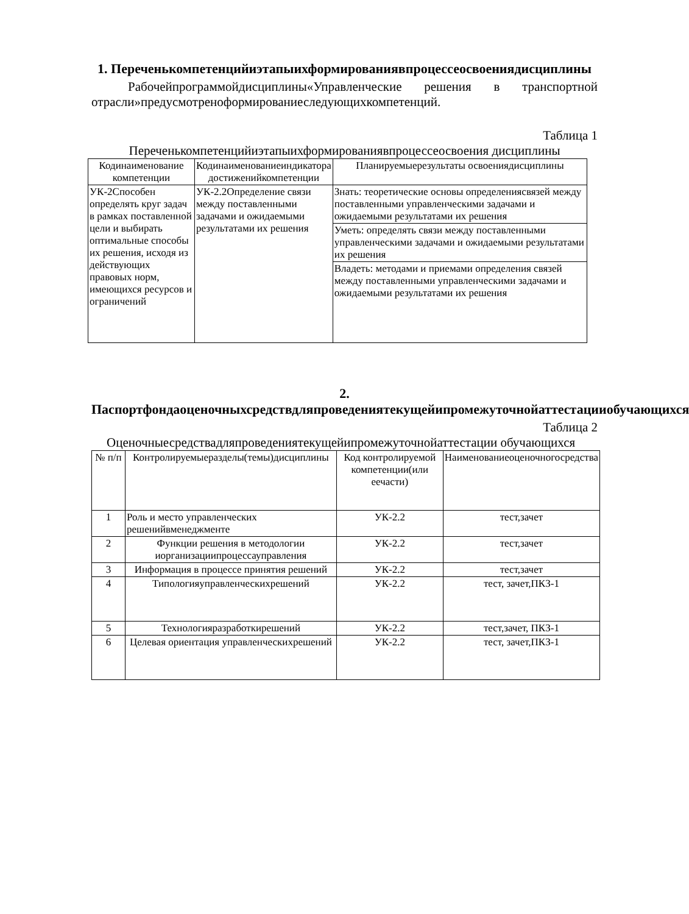1. Переченькомпетенцийиэтапыихформированиявпроцессеосвоениядисциплины
Рабочейпрограммойдисциплины«Управленческие решения в транспортной отрасли»предусмотреноформированиеследующихкомпетенций.
Таблица 1
Переченькомпетенцийиэтапыихформированиявпроцессеосвоения дисциплины
| Кодинаименование компетенции | Кодинаименованиеиндикатора достиженийкомпетенции | Планируемыерезультаты освоениядисциплины |
| --- | --- | --- |
| УК-2Способен определять круг задач в рамках поставленной цели и выбирать оптимальные способы их решения, исходя из действующих правовых норм, имеющихся ресурсов и ограничений | УК-2.2Определение связи между поставленными задачами и ожидаемыми результатами их решения | Знать: теоретические основы определениясвязей между поставленными управленческими задачами и ожидаемыми результатами их решения |
| | | Уметь: определять связи между поставленными управленческими задачами и ожидаемыми результатами их решения |
| | | Владеть: методами и приемами определения связей между поставленными управленческими задачами и ожидаемыми результатами их решения |
2. Паспортфондаоценочныхсредствдляпроведениятекущейипромежуточнойаттестацииобучающихся
Таблица 2
Оценочныесредствадляпроведениятекущейипромежуточнойаттестации обучающихся
| № п/п | Контролируемыеразделы(темы)дисциплины | Код контролируемой компетенции(или еечасти) | Наименованиеоценочногосредства |
| --- | --- | --- | --- |
| 1 | Роль и место управленческих решенийвменеджменте | УК-2.2 | тест,зачет |
| 2 | Функции решения в методологии иорганизациипроцессауправления | УК-2.2 | тест,зачет |
| 3 | Информация в процессе принятия решений | УК-2.2 | тест,зачет |
| 4 | Типологияуправленческихрешений | УК-2.2 | тест, зачет,ПКЗ-1 |
| 5 | Технологияразработкирешений | УК-2.2 | тест,зачет, ПКЗ-1 |
| 6 | Целевая ориентация управленческихрешений | УК-2.2 | тест, зачет,ПКЗ-1 |